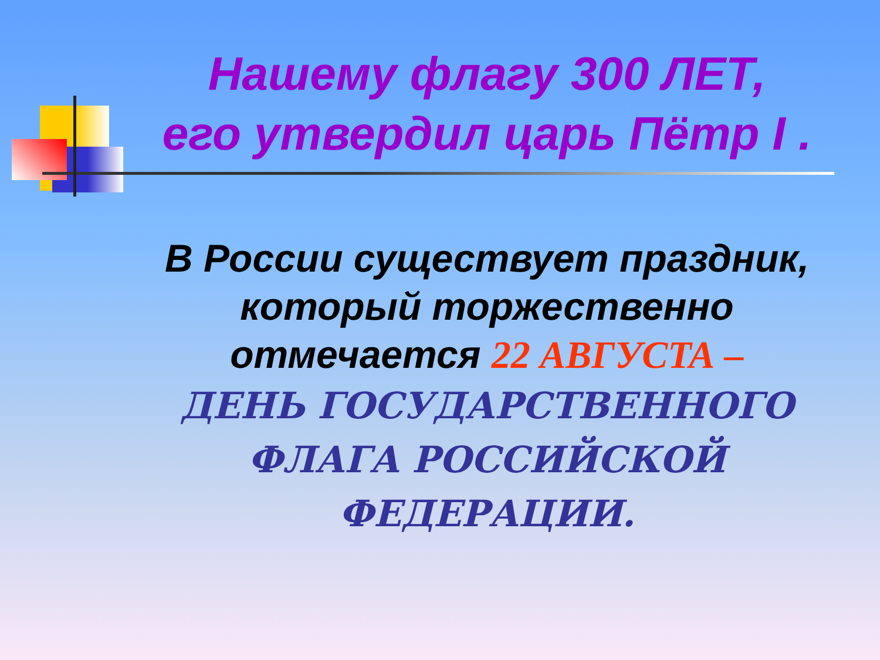Нашему флагу 300 ЛЕТ,
его утвердил царь Пётр I .
В России существует праздник, который торжественно отмечается 22 АВГУСТА –
ДЕНЬ ГОСУДАРСТВЕННОГО ФЛАГА РОССИЙСКОЙ ФЕДЕРАЦИИ.